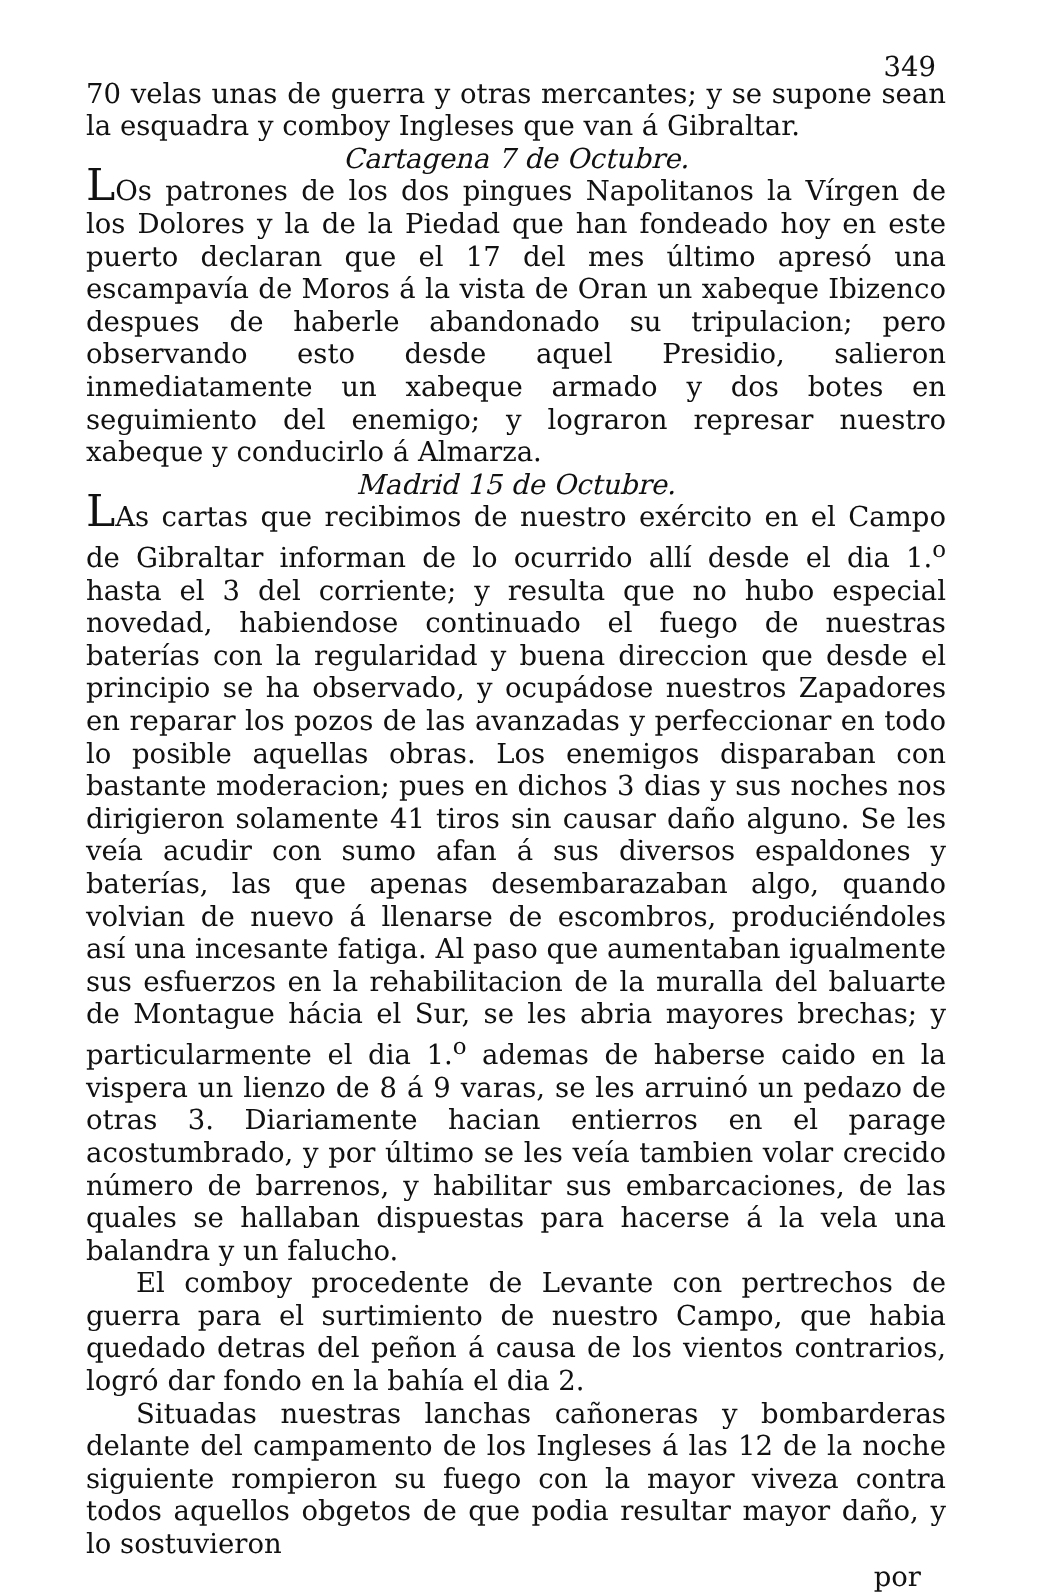349
70 velas unas de guerra y otras mercantes; y se supone sean la esquadra y comboy Ingleses que van á Gibraltar.
Cartagena 7 de Octubre.
LOs patrones de los dos pingues Napolitanos la Vírgen de los Dolores y la de la Piedad que han fondeado hoy en este puerto declaran que el 17 del mes último apresó una escampavía de Moros á la vista de Oran un xabeque Ibizenco despues de haberle abandonado su tripulacion; pero observando esto desde aquel Presidio, salieron inmediatamente un xabeque armado y dos botes en seguimiento del enemigo; y lograron represar nuestro xabeque y conducirlo á Almarza.
Madrid 15 de Octubre.
LAs cartas que recibimos de nuestro exército en el Campo de Gibraltar informan de lo ocurrido allí desde el dia 1.<sup>o</sup> hasta el 3 del corriente; y resulta que no hubo especial novedad, habiendose continuado el fuego de nuestras baterías con la regularidad y buena direccion que desde el principio se ha observado, y ocupádose nuestros Zapadores en reparar los pozos de las avanzadas y perfeccionar en todo lo posible aquellas obras. Los enemigos disparaban con bastante moderacion; pues en dichos 3 dias y sus noches nos dirigieron solamente 41 tiros sin causar daño alguno. Se les veía acudir con sumo afan á sus diversos espaldones y baterías, las que apenas desembarazaban algo, quando volvian de nuevo á llenarse de escombros, produciéndoles así una incesante fatiga. Al paso que aumentaban igualmente sus esfuerzos en la rehabilitacion de la muralla del baluarte de Montague hácia el Sur, se les abria mayores brechas; y particularmente el dia 1.<sup>o</sup> ademas de haberse caido en la vispera un lienzo de 8 á 9 varas, se les arruinó un pedazo de otras 3. Diariamente hacian entierros en el parage acostumbrado, y por último se les veía tambien volar crecido número de barrenos, y habilitar sus embarcaciones, de las quales se hallaban dispuestas para hacerse á la vela una balandra y un falucho.
El comboy procedente de Levante con pertrechos de guerra para el surtimiento de nuestro Campo, que habia quedado detras del peñon á causa de los vientos contrarios, logró dar fondo en la bahía el dia 2.
Situadas nuestras lanchas cañoneras y bombarderas delante del campamento de los Ingleses á las 12 de la noche siguiente rompieron su fuego con la mayor viveza contra todos aquellos obgetos de que podia resultar mayor daño, y lo sostuvieron
por